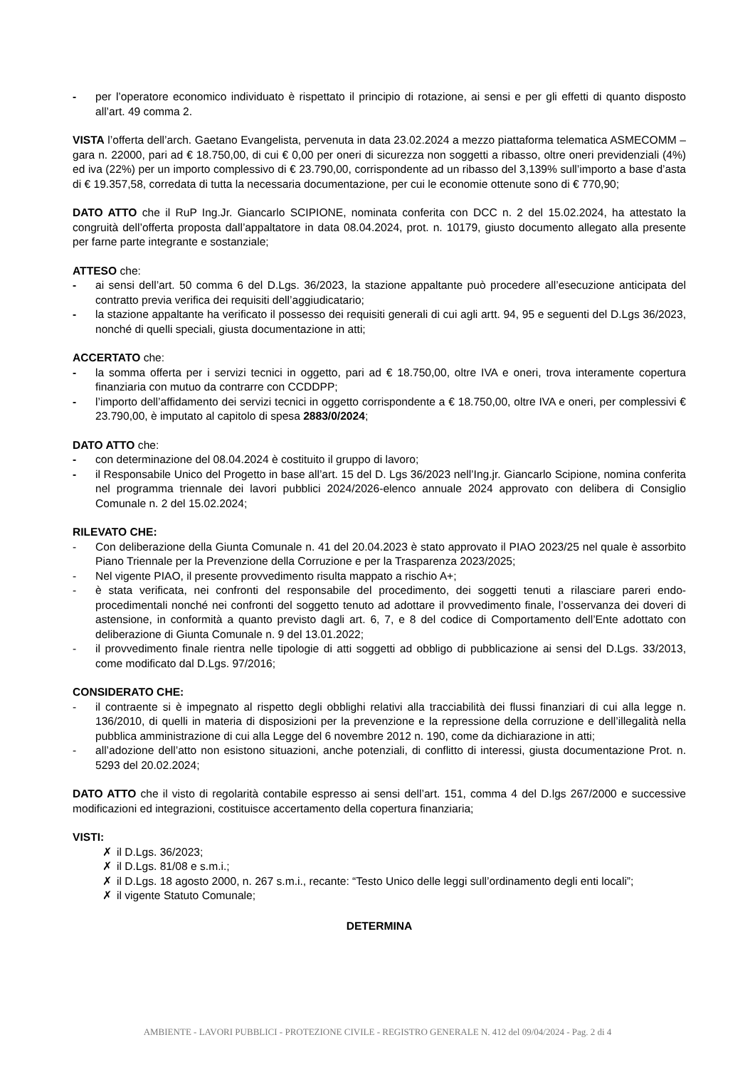- per l’operatore economico individuato è rispettato il principio di rotazione, ai sensi e per gli effetti di quanto disposto all’art. 49 comma 2.
VISTA l’offerta dell’arch. Gaetano Evangelista, pervenuta in data 23.02.2024 a mezzo piattaforma telematica ASMECOMM – gara n. 22000, pari ad € 18.750,00, di cui € 0,00 per oneri di sicurezza non soggetti a ribasso, oltre oneri previdenziali (4%) ed iva (22%) per un importo complessivo di € 23.790,00, corrispondente ad un ribasso del 3,139% sull’importo a base d’asta di € 19.357,58, corredata di tutta la necessaria documentazione, per cui le economie ottenute sono di € 770,90;
DATO ATTO che il RuP Ing.Jr. Giancarlo SCIPIONE, nominata conferita con DCC n. 2 del 15.02.2024, ha attestato la congruità dell’offerta proposta dall’appaltatore in data 08.04.2024, prot. n. 10179, giusto documento allegato alla presente per farne parte integrante e sostanziale;
ATTESO che:
- ai sensi dell’art. 50 comma 6 del D.Lgs. 36/2023, la stazione appaltante può procedere all’esecuzione anticipata del contratto previa verifica dei requisiti dell’aggiudicatario;
- la stazione appaltante ha verificato il possesso dei requisiti generali di cui agli artt. 94, 95 e seguenti del D.Lgs 36/2023, nonché di quelli speciali, giusta documentazione in atti;
ACCERTATO che:
- la somma offerta per i servizi tecnici in oggetto, pari ad € 18.750,00, oltre IVA e oneri, trova interamente copertura finanziaria con mutuo da contrarre con CCDDPP;
- l’importo dell’affidamento dei servizi tecnici in oggetto corrispondente a € 18.750,00, oltre IVA e oneri, per complessivi € 23.790,00, è imputato al capitolo di spesa 2883/0/2024;
DATO ATTO che:
- con determinazione del 08.04.2024 è costituito il gruppo di lavoro;
- il Responsabile Unico del Progetto in base all’art. 15 del D. Lgs 36/2023 nell’Ing.jr. Giancarlo Scipione, nomina conferita nel programma triennale dei lavori pubblici 2024/2026-elenco annuale 2024 approvato con delibera di Consiglio Comunale n. 2 del 15.02.2024;
RILEVATO CHE:
- Con deliberazione della Giunta Comunale n. 41 del 20.04.2023 è stato approvato il PIAO 2023/25 nel quale è assorbito Piano Triennale per la Prevenzione della Corruzione e per la Trasparenza 2023/2025;
- Nel vigente PIAO, il presente provvedimento risulta mappato a rischio A+;
- è stata verificata, nei confronti del responsabile del procedimento, dei soggetti tenuti a rilasciare pareri endo-procedimentali nonché nei confronti del soggetto tenuto ad adottare il provvedimento finale, l’osservanza dei doveri di astensione, in conformità a quanto previsto dagli art. 6, 7, e 8 del codice di Comportamento dell’Ente adottato con deliberazione di Giunta Comunale n. 9 del 13.01.2022;
- il provvedimento finale rientra nelle tipologie di atti soggetti ad obbligo di pubblicazione ai sensi del D.Lgs. 33/2013, come modificato dal D.Lgs. 97/2016;
CONSIDERATO CHE:
- il contraente si è impegnato al rispetto degli obblighi relativi alla tracciabilità dei flussi finanziari di cui alla legge n. 136/2010, di quelli in materia di disposizioni per la prevenzione e la repressione della corruzione e dell’illegalità nella pubblica amministrazione di cui alla Legge del 6 novembre 2012 n. 190, come da dichiarazione in atti;
- all’adozione dell’atto non esistono situazioni, anche potenziali, di conflitto di interessi, giusta documentazione Prot. n. 5293 del 20.02.2024;
DATO ATTO che il visto di regolarità contabile espresso ai sensi dell’art. 151, comma 4 del D.lgs 267/2000 e successive modificazioni ed integrazioni, costituisce accertamento della copertura finanziaria;
VISTI:
✗ il D.Lgs. 36/2023;
✗ il D.Lgs. 81/08 e s.m.i.;
✗ il D.Lgs. 18 agosto 2000, n. 267 s.m.i., recante: “Testo Unico delle leggi sull’ordinamento degli enti locali”;
✗ il vigente Statuto Comunale;
DETERMINA
AMBIENTE - LAVORI PUBBLICI - PROTEZIONE CIVILE - REGISTRO GENERALE N. 412 del 09/04/2024 - Pag. 2 di 4